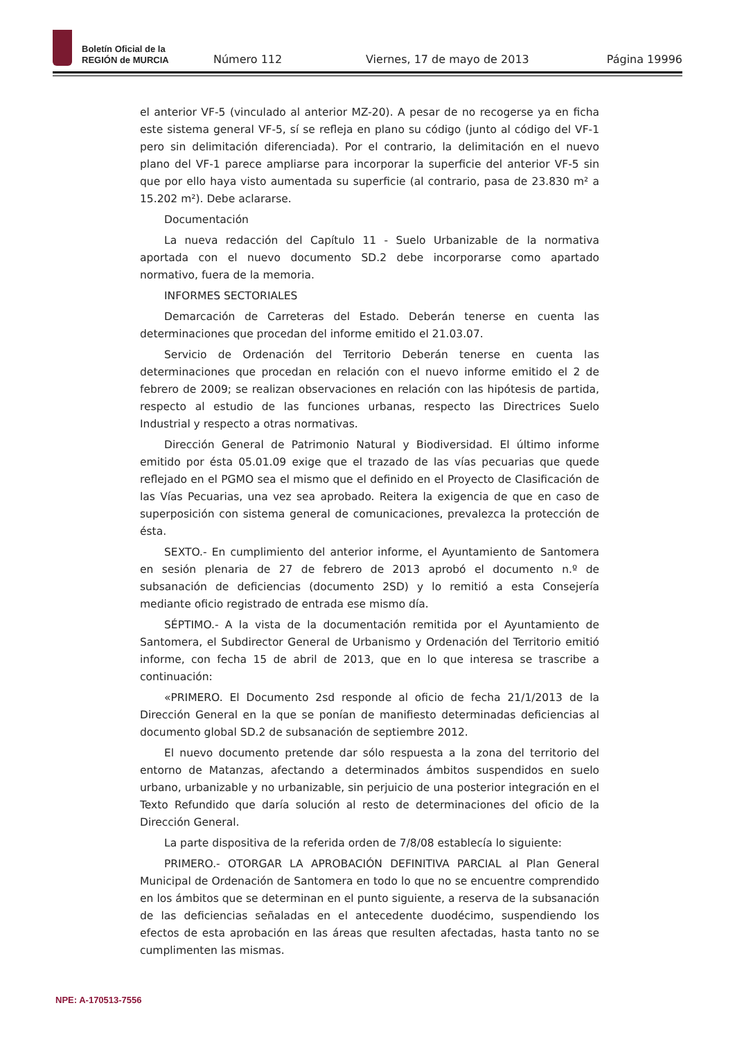Boletín Oficial de la
REGIÓN de MURCIA
Número 112
Viernes, 17 de mayo de 2013
Página 19996
el anterior VF-5 (vinculado al anterior MZ-20). A pesar de no recogerse ya en ficha este sistema general VF-5, sí se refleja en plano su código (junto al código del VF-1 pero sin delimitación diferenciada). Por el contrario, la delimitación en el nuevo plano del VF-1 parece ampliarse para incorporar la superficie del anterior VF-5 sin que por ello haya visto aumentada su superficie (al contrario, pasa de 23.830 m² a 15.202 m²). Debe aclararse.
Documentación
La nueva redacción del Capítulo 11 - Suelo Urbanizable de la normativa aportada con el nuevo documento SD.2 debe incorporarse como apartado normativo, fuera de la memoria.
INFORMES SECTORIALES
Demarcación de Carreteras del Estado. Deberán tenerse en cuenta las determinaciones que procedan del informe emitido el 21.03.07.
Servicio de Ordenación del Territorio Deberán tenerse en cuenta las determinaciones que procedan en relación con el nuevo informe emitido el 2 de febrero de 2009; se realizan observaciones en relación con las hipótesis de partida, respecto al estudio de las funciones urbanas, respecto las Directrices Suelo Industrial y respecto a otras normativas.
Dirección General de Patrimonio Natural y Biodiversidad. El último informe emitido por ésta 05.01.09 exige que el trazado de las vías pecuarias que quede reflejado en el PGMO sea el mismo que el definido en el Proyecto de Clasificación de las Vías Pecuarias, una vez sea aprobado. Reitera la exigencia de que en caso de superposición con sistema general de comunicaciones, prevalezca la protección de ésta.
SEXTO.- En cumplimiento del anterior informe, el Ayuntamiento de Santomera en sesión plenaria de 27 de febrero de 2013 aprobó el documento n.º de subsanación de deficiencias (documento 2SD) y lo remitió a esta Consejería mediante oficio registrado de entrada ese mismo día.
SÉPTIMO.- A la vista de la documentación remitida por el Ayuntamiento de Santomera, el Subdirector General de Urbanismo y Ordenación del Territorio emitió informe, con fecha 15 de abril de 2013, que en lo que interesa se trascribe a continuación:
«PRIMERO. El Documento 2sd responde al oficio de fecha 21/1/2013 de la Dirección General en la que se ponían de manifiesto determinadas deficiencias al documento global SD.2 de subsanación de septiembre 2012.
El nuevo documento pretende dar sólo respuesta a la zona del territorio del entorno de Matanzas, afectando a determinados ámbitos suspendidos en suelo urbano, urbanizable y no urbanizable, sin perjuicio de una posterior integración en el Texto Refundido que daría solución al resto de determinaciones del oficio de la Dirección General.
La parte dispositiva de la referida orden de 7/8/08 establecía lo siguiente:
PRIMERO.- OTORGAR LA APROBACIÓN DEFINITIVA PARCIAL al Plan General Municipal de Ordenación de Santomera en todo lo que no se encuentre comprendido en los ámbitos que se determinan en el punto siguiente, a reserva de la subsanación de las deficiencias señaladas en el antecedente duodécimo, suspendiendo los efectos de esta aprobación en las áreas que resulten afectadas, hasta tanto no se cumplimenten las mismas.
NPE: A-170513-7556